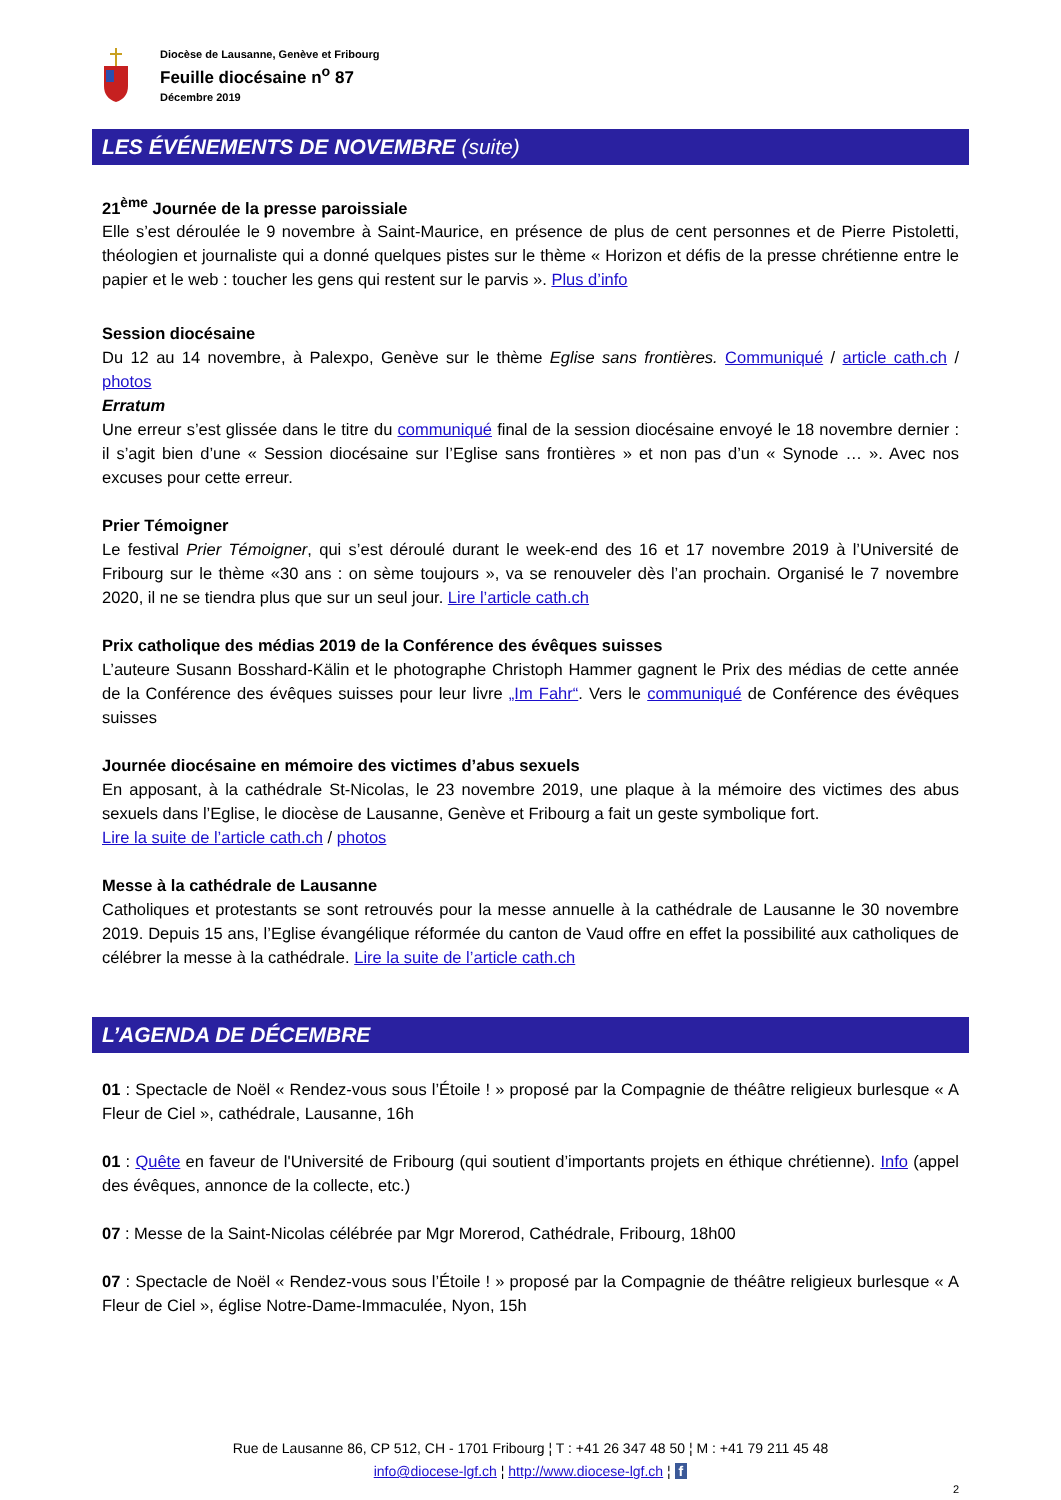Diocèse de Lausanne, Genève et Fribourg
Feuille diocésaine n<sup>o</sup> 87
Décembre 2019
LES ÉVÉNEMENTS DE NOVEMBRE (suite)
21<sup>ème</sup> Journée de la presse paroissiale
Elle s’est déroulée le 9 novembre à Saint-Maurice, en présence de plus de cent personnes et de Pierre Pistoletti, théologien et journaliste qui a donné quelques pistes sur le thème « Horizon et défis de la presse chrétienne entre le papier et le web : toucher les gens qui restent sur le parvis ». Plus d’info
Session diocésaine
Du 12 au 14 novembre, à Palexpo, Genève sur le thème Eglise sans frontières. Communiqué / article cath.ch / photos
Erratum
Une erreur s’est glissée dans le titre du communiqué final de la session diocésaine envoyé le 18 novembre dernier : il s’agit bien d’une « Session diocésaine sur l’Eglise sans frontières » et non pas d’un « Synode … ». Avec nos excuses pour cette erreur.
Prier Témoigner
Le festival Prier Témoigner, qui s’est déroulé durant le week-end des 16 et 17 novembre 2019 à l’Université de Fribourg sur le thème «30 ans : on sème toujours », va se renouveler dès l’an prochain. Organisé le 7 novembre 2020, il ne se tiendra plus que sur un seul jour. Lire l’article cath.ch
Prix catholique des médias 2019 de la Conférence des évêques suisses
L’auteure Susann Bosshard-Kälin et le photographe Christoph Hammer gagnent le Prix des médias de cette année de la Conférence des évêques suisses pour leur livre „Im Fahr“. Vers le communiqué de Conférence des évêques suisses
Journée diocésaine en mémoire des victimes d’abus sexuels
En apposant, à la cathédrale St-Nicolas, le 23 novembre 2019, une plaque à la mémoire des victimes des abus sexuels dans l’Eglise, le diocèse de Lausanne, Genève et Fribourg a fait un geste symbolique fort.
Lire la suite de l’article cath.ch / photos
Messe à la cathédrale de Lausanne
Catholiques et protestants se sont retrouvés pour la messe annuelle à la cathédrale de Lausanne le 30 novembre 2019. Depuis 15 ans, l’Eglise évangélique réformée du canton de Vaud offre en effet la possibilité aux catholiques de célébrer la messe à la cathédrale. Lire la suite de l’article cath.ch
L’AGENDA DE DÉCEMBRE
01 : Spectacle de Noël « Rendez-vous sous l’Étoile ! » proposé par la Compagnie de théâtre religieux burlesque « A Fleur de Ciel », cathédrale, Lausanne, 16h
01 : Quête en faveur de l'Université de Fribourg (qui soutient d’importants projets en éthique chrétienne). Info (appel des évêques, annonce de la collecte, etc.)
07 : Messe de la Saint-Nicolas célébrée par Mgr Morerod, Cathédrale, Fribourg, 18h00
07 : Spectacle de Noël « Rendez-vous sous l’Étoile ! » proposé par la Compagnie de théâtre religieux burlesque « A Fleur de Ciel », église Notre-Dame-Immaculée, Nyon, 15h
Rue de Lausanne 86, CP 512, CH - 1701 Fribourg ¦ T : +41 26 347 48 50 ¦ M : +41 79 211 45 48
info@diocese-lgf.ch ¦ http://www.diocese-lgf.ch ¦ f
2